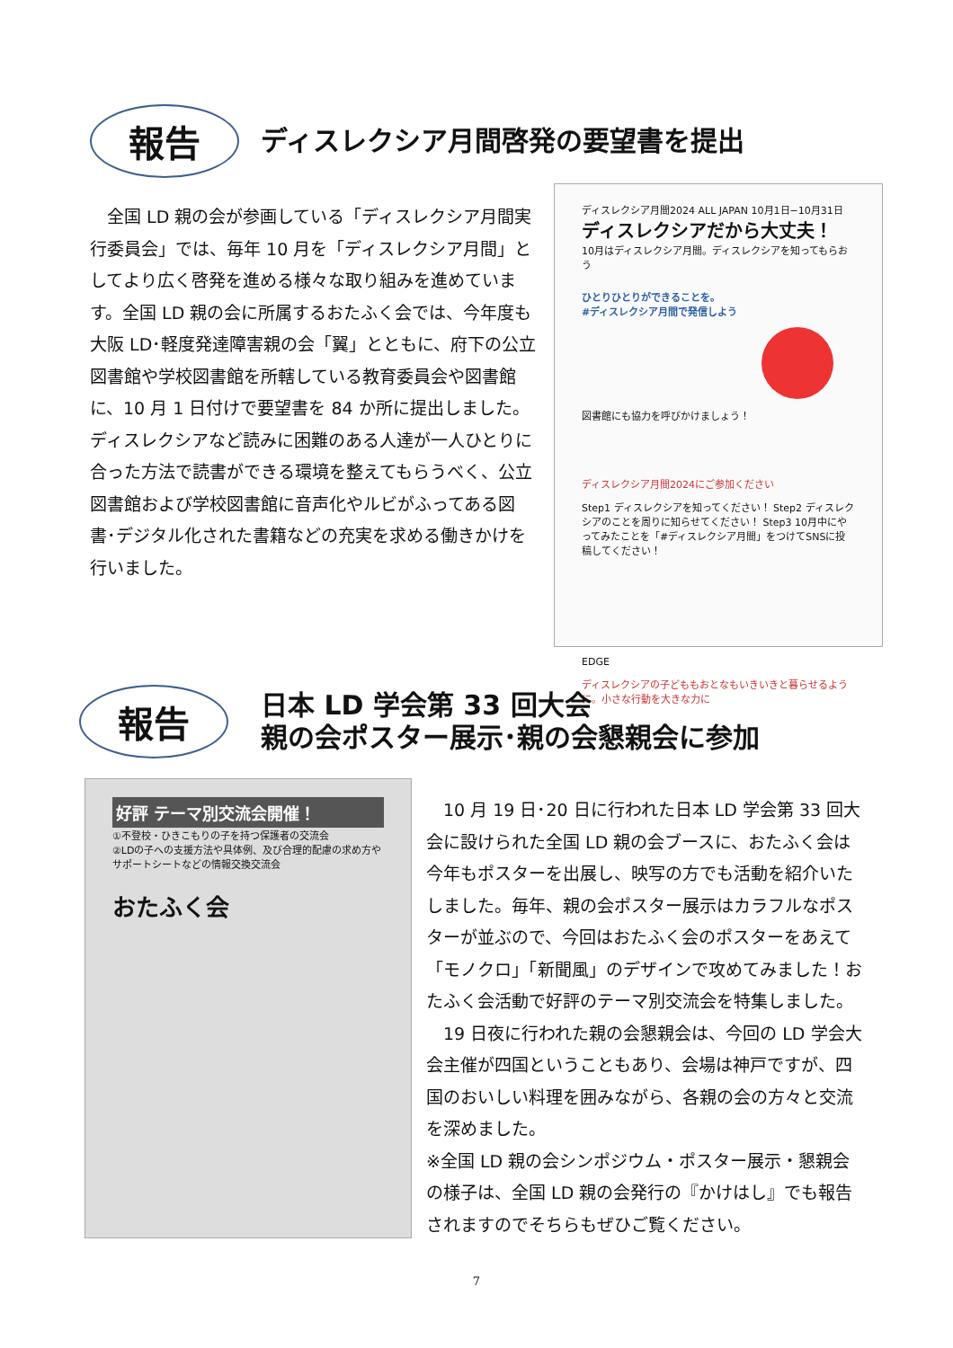報告
ディスレクシア月間啓発の要望書を提出
　全国 LD 親の会が参画している「ディスレクシア月間実行委員会」では、毎年 10 月を「ディスレクシア月間」としてより広く啓発を進める様々な取り組みを進めています。全国 LD 親の会に所属するおたふく会では、今年度も大阪 LD･軽度発達障害親の会「翼」とともに、府下の公立図書館や学校図書館を所轄している教育委員会や図書館に、10 月 1 日付けで要望書を 84 か所に提出しました。ディスレクシアなど読みに困難のある人達が一人ひとりに合った方法で読書ができる環境を整えてもらうべく、公立図書館および学校図書館に音声化やルビがふってある図書･デジタル化された書籍などの充実を求める働きかけを行いました。
ディスレクシア月間2024 ALL JAPAN 10月1日−10月31日
ディスレクシアだから大丈夫！
10月はディスレクシア月間。ディスレクシアを知ってもらおう
ひとりひとりができることを。
#ディスレクシア月間で発信しよう
図書館にも協力を呼びかけましょう！
ディスレクシア月間2024にご参加ください
Step1 ディスレクシアを知ってください！ Step2 ディスレクシアのことを周りに知らせてください！ Step3 10月中にやってみたことを「#ディスレクシア月間」をつけてSNSに投稿してください！
EDGE
ディスレクシアの子どももおとなもいきいきと暮らせるように。小さな行動を大きな力に
報告
日本 LD 学会第 33 回大会
親の会ポスター展示･親の会懇親会に参加
好評 テーマ別交流会開催！
①不登校・ひきこもりの子を持つ保護者の交流会
②LDの子への支援方法や具体例、及び合理的配慮の求め方やサポートシートなどの情報交換交流会
おたふく会
　10 月 19 日･20 日に行われた日本 LD 学会第 33 回大会に設けられた全国 LD 親の会ブースに、おたふく会は今年もポスターを出展し、映写の方でも活動を紹介いたしました。毎年、親の会ポスター展示はカラフルなポスターが並ぶので、今回はおたふく会のポスターをあえて「モノクロ」「新聞風」のデザインで攻めてみました！おたふく会活動で好評のテーマ別交流会を特集しました。
　19 日夜に行われた親の会懇親会は、今回の LD 学会大会主催が四国ということもあり、会場は神戸ですが、四国のおいしい料理を囲みながら、各親の会の方々と交流を深めました。
※全国 LD 親の会シンポジウム・ポスター展示・懇親会の様子は、全国 LD 親の会発行の『かけはし』でも報告されますのでそちらもぜひご覧ください。
7